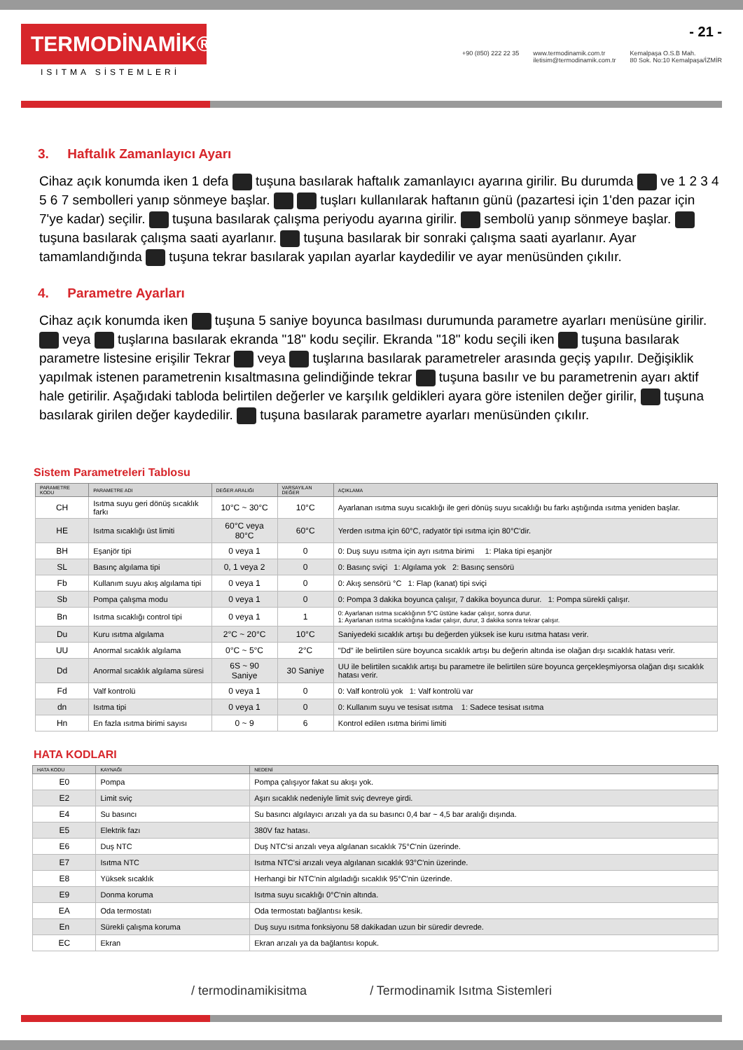TERMODİNAMİK®
ISITMA SİSTEMLERİ
- 21 -
+90 (850) 222 22 35 www.termodinamik.com.tr
iletisim@termodinamik.com.tr Kemalpaşa O.S.B Mah.
80 Sok. No:10 Kemalpaşa/İZMİR
3. Haftalık Zamanlayıcı Ayarı
Cihaz açık konumda iken 1 defa tuşuna basılarak haftalık zamanlayıcı ayarına girilir. Bu durumda ve 1 2 3 4 5 6 7 sembolleri yanıp sönmeye başlar. tuşları kullanılarak haftanın günü (pazartesi için 1'den pazar için 7'ye kadar) seçilir. tuşuna basılarak çalışma periyodu ayarına girilir. sembolü yanıp sönmeye başlar. tuşuna basılarak çalışma saati ayarlanır. tuşuna basılarak bir sonraki çalışma saati ayarlanır. Ayar tamamlandığında tuşuna tekrar basılarak yapılan ayarlar kaydedilir ve ayar menüsünden çıkılır.
4. Parametre Ayarları
Cihaz açık konumda iken tuşuna 5 saniye boyunca basılması durumunda parametre ayarları menüsüne girilir. veya tuşlarına basılarak ekranda "18" kodu seçilir. Ekranda "18" kodu seçili iken tuşuna basılarak parametre listesine erişilir Tekrar veya tuşlarına basılarak parametreler arasında geçiş yapılır. Değişiklik yapılmak istenen parametrenin kısaltmasına gelindiğinde tekrar tuşuna basılır ve bu parametrenin ayarı aktif hale getirilir. Aşağıdaki tabloda belirtilen değerler ve karşılık geldikleri ayara göre istenilen değer girilir, tuşuna basılarak girilen değer kaydedilir. tuşuna basılarak parametre ayarları menüsünden çıkılır.
Sistem Parametreleri Tablosu
| PARAMETRE KODU | PARAMETRE ADI | DEĞER ARALIĞI | VARSAYILAN DEĞER | AÇIKLAMA |
| --- | --- | --- | --- | --- |
| CH | Isıtma suyu geri dönüş sıcaklık farkı | 10°C ~ 30°C | 10°C | Ayarlanan ısıtma suyu sıcaklığı ile geri dönüş suyu sıcaklığı bu farkı aştığında ısıtma yeniden başlar. |
| HE | Isıtma sıcaklığı üst limiti | 60°C veya 80°C | 60°C | Yerden ısıtma için 60°C, radyatör tipi ısıtma için 80°C'dir. |
| BH | Eşanjör tipi | 0 veya 1 | 0 | 0: Duş suyu ısıtma için ayrı ısıtma birimi 1: Plaka tipi eşanjör |
| SL | Basınç algılama tipi | 0, 1 veya 2 | 0 | 0: Basınç sviçi 1: Algılama yok 2: Basınç sensörü |
| Fb | Kullanım suyu akış algılama tipi | 0 veya 1 | 0 | 0: Akış sensörü °C 1: Flap (kanat) tipi sviçi |
| Sb | Pompa çalışma modu | 0 veya 1 | 0 | 0: Pompa 3 dakika boyunca çalışır, 7 dakika boyunca durur. 1: Pompa sürekli çalışır. |
| Bn | Isıtma sıcaklığı control tipi | 0 veya 1 | 1 | 0: Ayarlanan ısıtma sıcaklığının 5°C üstüne kadar çalışır, sonra durur. 1: Ayarlanan ısıtma sıcaklığına kadar çalışır, durur, 3 dakika sonra tekrar çalışır. |
| Du | Kuru ısıtma algılama | 2°C ~ 20°C | 10°C | Saniyedeki sıcaklık artışı bu değerden yüksek ise kuru ısıtma hatası verir. |
| UU | Anormal sıcaklık algılama | 0°C ~ 5°C | 2°C | "Dd" ile belirtilen süre boyunca sıcaklık artışı bu değerin altında ise olağan dışı sıcaklık hatası verir. |
| Dd | Anormal sıcaklık algılama süresi | 6S ~ 90 Saniye | 30 Saniye | UU ile belirtilen sıcaklık artışı bu parametre ile belirtilen süre boyunca gerçekleşmiyorsa olağan dışı sıcaklık hatası verir. |
| Fd | Valf kontrolü | 0 veya 1 | 0 | 0: Valf kontrolü yok 1: Valf kontrolü var |
| dn | Isıtma tipi | 0 veya 1 | 0 | 0: Kullanım suyu ve tesisat ısıtma 1: Sadece tesisat ısıtma |
| Hn | En fazla ısıtma birimi sayısı | 0 ~ 9 | 6 | Kontrol edilen ısıtma birimi limiti |
HATA KODLARI
| HATA KODU | KAYNAĞI | NEDENİ |
| --- | --- | --- |
| E0 | Pompa | Pompa çalışıyor fakat su akışı yok. |
| E2 | Limit sviç | Aşırı sıcaklık nedeniyle limit sviç devreye girdi. |
| E4 | Su basıncı | Su basıncı algılayıcı arızalı ya da su basıncı 0,4 bar ~ 4,5 bar aralığı dışında. |
| E5 | Elektrik fazı | 380V faz hatası. |
| E6 | Duş NTC | Duş NTC'si arızalı veya algılanan sıcaklık 75°C'nin üzerinde. |
| E7 | Isıtma NTC | Isıtma NTC'si arızalı veya algılanan sıcaklık 93°C'nin üzerinde. |
| E8 | Yüksek sıcaklık | Herhangi bir NTC'nin algıladığı sıcaklık 95°C'nin üzerinde. |
| E9 | Donma koruma | Isıtma suyu sıcaklığı 0°C'nin altında. |
| EA | Oda termostatı | Oda termostatı bağlantısı kesik. |
| En | Sürekli çalışma koruma | Duş suyu ısıtma fonksiyonu 58 dakikadan uzun bir süredir devrede. |
| EC | Ekran | Ekran arızalı ya da bağlantısı kopuk. |
/ termodinamikisitma / Termodinamik Isıtma Sistemleri